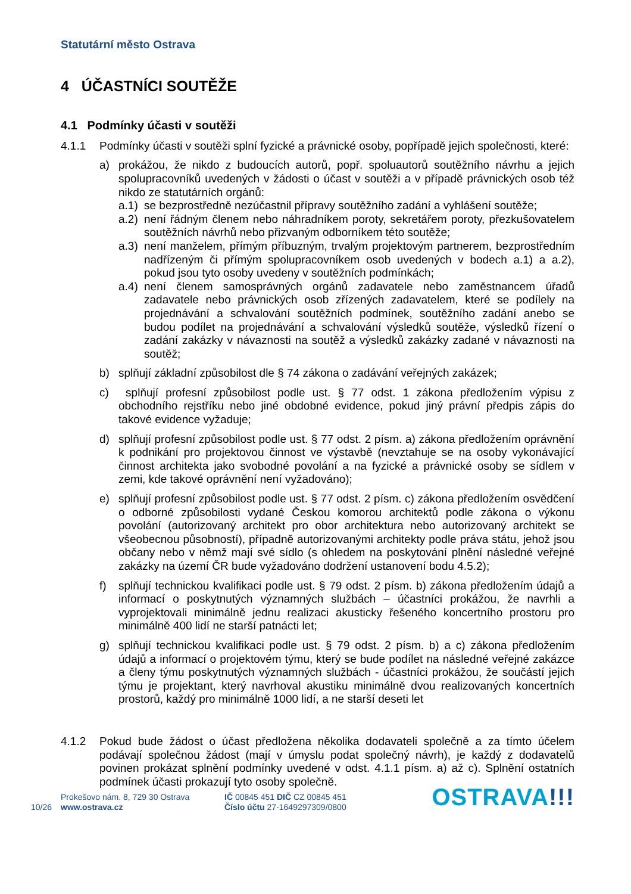Statutární město Ostrava
4 ÚČASTNÍCI SOUTĚŽE
4.1 Podmínky účasti v soutěži
4.1.1 Podmínky účasti v soutěži splní fyzické a právnické osoby, popřípadě jejich společnosti, které:
a) prokážou, že nikdo z budoucích autorů, popř. spoluautorů soutěžního návrhu a jejich spolupracovníků uvedených v žádosti o účast v soutěži a v případě právnických osob též nikdo ze statutárních orgánů:
a.1)
se bezprostředně nezúčastnil přípravy soutěžního zadání a vyhlášení soutěže;
a.2)
není řádným členem nebo náhradníkem poroty, sekretářem poroty, přezkušovatelem soutěžních návrhů nebo přizvaným odborníkem této soutěže;
a.3)
není manželem, přímým příbuzným, trvalým projektovým partnerem, bezprostředním nadřízeným či přímým spolupracovníkem osob uvedených v bodech a.1) a a.2), pokud jsou tyto osoby uvedeny v soutěžních podmínkách;
a.4)
není členem samosprávných orgánů zadavatele nebo zaměstnancem úřadů zadavatele nebo právnických osob zřízených zadavatelem, které se podílely na projednávání a schvalování soutěžních podmínek, soutěžního zadání anebo se budou podílet na projednávání a schvalování výsledků soutěže, výsledků řízení o zadání zakázky v návaznosti na soutěž a výsledků zakázky zadané v návaznosti na soutěž;
b) splňují základní způsobilost dle § 74 zákona o zadávání veřejných zakázek;
c) splňují profesní způsobilost podle ust. § 77 odst. 1 zákona předložením výpisu z obchodního rejstříku nebo jiné obdobné evidence, pokud jiný právní předpis zápis do takové evidence vyžaduje;
d) splňují profesní způsobilost podle ust. § 77 odst. 2 písm. a) zákona předložením oprávnění k podnikání pro projektovou činnost ve výstavbě (nevztahuje se na osoby vykonávající činnost architekta jako svobodné povolání a na fyzické a právnické osoby se sídlem v zemi, kde takové oprávnění není vyžadováno);
e) splňují profesní způsobilost podle ust. § 77 odst. 2 písm. c) zákona předložením osvědčení o odborné způsobilosti vydané Českou komorou architektů podle zákona o výkonu povolání (autorizovaný architekt pro obor architektura nebo autorizovaný architekt se všeobecnou působností), případně autorizovanými architekty podle práva státu, jehož jsou občany nebo v němž mají své sídlo (s ohledem na poskytování plnění následné veřejné zakázky na území ČR bude vyžadováno dodržení ustanovení bodu 4.5.2);
f) splňují technickou kvalifikaci podle ust. § 79 odst. 2 písm. b) zákona předložením údajů a informací o poskytnutých významných službách – účastníci prokážou, že navrhli a vyprojektovali minimálně jednu realizaci akusticky řešeného koncertního prostoru pro minimálně 400 lidí ne starší patnácti let;
g) splňují technickou kvalifikaci podle ust. § 79 odst. 2 písm. b) a c) zákona předložením údajů a informací o projektovém týmu, který se bude podílet na následné veřejné zakázce a členy týmu poskytnutých významných službách - účastníci prokážou, že součástí jejich týmu je projektant, který navrhoval akustiku minimálně dvou realizovaných koncertních prostorů, každý pro minimálně 1000 lidí, a ne starší deseti let
4.1.2 Pokud bude žádost o účast předložena několika dodavateli společně a za tímto účelem podávají společnou žádost (mají v úmyslu podat společný návrh), je každý z dodavatelů povinen prokázat splnění podmínky uvedené v odst. 4.1.1 písm. a) až c). Splnění ostatních podmínek účasti prokazují tyto osoby společně.
10/26
Prokešovo nám. 8, 729 30 Ostrava
www.ostrava.cz
IČ 00845 451 DIČ CZ 00845 451
Číslo účtu 27-1649297309/0800
OSTRAVA!!!